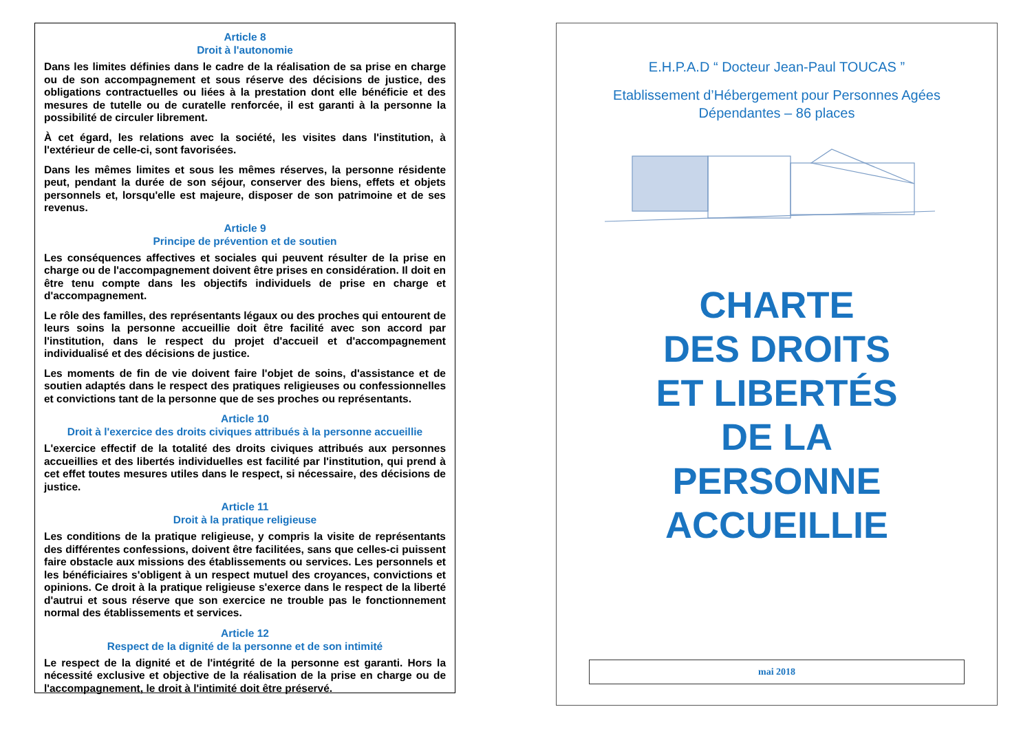Article 8
Droit à l'autonomie
Dans les limites définies dans le cadre de la réalisation de sa prise en charge ou de son accompagnement et sous réserve des décisions de justice, des obligations contractuelles ou liées à la prestation dont elle bénéficie et des mesures de tutelle ou de curatelle renforcée, il est garanti à la personne la possibilité de circuler librement.
À cet égard, les relations avec la société, les visites dans l'institution, à l'extérieur de celle-ci, sont favorisées.
Dans les mêmes limites et sous les mêmes réserves, la personne résidente peut, pendant la durée de son séjour, conserver des biens, effets et objets personnels et, lorsqu'elle est majeure, disposer de son patrimoine et de ses revenus.
Article 9
Principe de prévention et de soutien
Les conséquences affectives et sociales qui peuvent résulter de la prise en charge ou de l'accompagnement doivent être prises en considération. Il doit en être tenu compte dans les objectifs individuels de prise en charge et d'accompagnement.
Le rôle des familles, des représentants légaux ou des proches qui entourent de leurs soins la personne accueillie doit être facilité avec son accord par l'institution, dans le respect du projet d'accueil et d'accompagnement individualisé et des décisions de justice.
Les moments de fin de vie doivent faire l'objet de soins, d'assistance et de soutien adaptés dans le respect des pratiques religieuses ou confessionnelles et convictions tant de la personne que de ses proches ou représentants.
Article 10
Droit à l'exercice des droits civiques attribués à la personne accueillie
L'exercice effectif de la totalité des droits civiques attribués aux personnes accueillies et des libertés individuelles est facilité par l'institution, qui prend à cet effet toutes mesures utiles dans le respect, si nécessaire, des décisions de justice.
Article 11
Droit à la pratique religieuse
Les conditions de la pratique religieuse, y compris la visite de représentants des différentes confessions, doivent être facilitées, sans que celles-ci puissent faire obstacle aux missions des établissements ou services. Les personnels et les bénéficiaires s'obligent à un respect mutuel des croyances, convictions et opinions. Ce droit à la pratique religieuse s'exerce dans le respect de la liberté d'autrui et sous réserve que son exercice ne trouble pas le fonctionnement normal des établissements et services.
Article 12
Respect de la dignité de la personne et de son intimité
Le respect de la dignité et de l'intégrité de la personne est garanti. Hors la nécessité exclusive et objective de la réalisation de la prise en charge ou de l'accompagnement, le droit à l'intimité doit être préservé.
E.H.P.A.D “ Docteur Jean-Paul TOUCAS ”
Etablissement d’Hébergement pour Personnes Agées
Dépendantes – 86 places
CHARTE
DES DROITS
ET LIBERTÉS
DE LA
PERSONNE
ACCUEILLIE
mai 2018